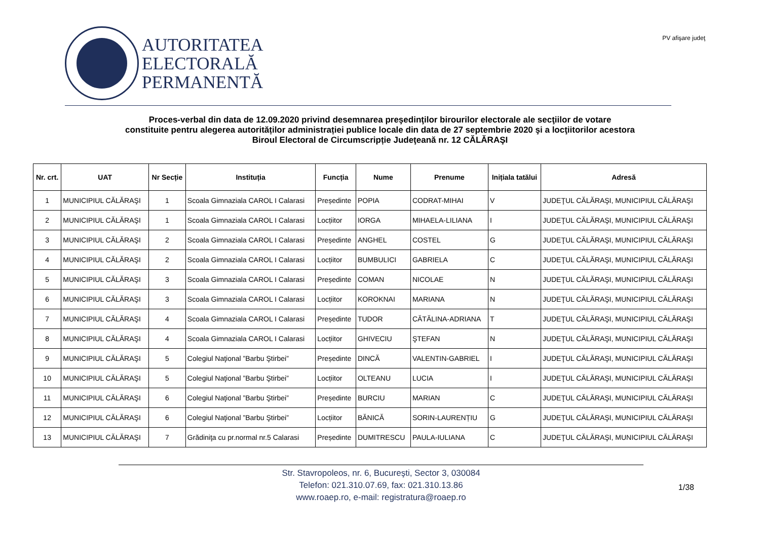AUTORITATEA
ELECTORALĂ
PERMANENTĂ
PV afişare judeţ
Proces-verbal din data de 12.09.2020 privind desemnarea preşedinţilor birourilor electorale ale secţiilor de votare
constituite pentru alegerea autorităților administrației publice locale din data de 27 septembrie 2020 şi a locţiitorilor acestora
Biroul Electoral de Circumscripție Judeţeană nr. 12 CĂLĂRAŞI
| Nr. crt. | UAT | Nr Secție | Instituția | Funcția | Nume | Prenume | Inițiala tatălui | Adresă |
| --- | --- | --- | --- | --- | --- | --- | --- | --- |
| 1 | MUNICIPIUL CĂLĂRAŞI | 1 | Scoala Gimnaziala CAROL I Calarasi | Președinte | POPIA | CODRAT-MIHAI | V | JUDEŢUL CĂLĂRAŞI, MUNICIPIUL CĂLĂRAŞI |
| 2 | MUNICIPIUL CĂLĂRAŞI | 1 | Scoala Gimnaziala CAROL I Calarasi | Locțiitor | IORGA | MIHAELA-LILIANA | I | JUDEŢUL CĂLĂRAŞI, MUNICIPIUL CĂLĂRAŞI |
| 3 | MUNICIPIUL CĂLĂRAŞI | 2 | Scoala Gimnaziala CAROL I Calarasi | Președinte | ANGHEL | COSTEL | G | JUDEŢUL CĂLĂRAŞI, MUNICIPIUL CĂLĂRAŞI |
| 4 | MUNICIPIUL CĂLĂRAŞI | 2 | Scoala Gimnaziala CAROL I Calarasi | Locțiitor | BUMBULICI | GABRIELA | C | JUDEŢUL CĂLĂRAŞI, MUNICIPIUL CĂLĂRAŞI |
| 5 | MUNICIPIUL CĂLĂRAŞI | 3 | Scoala Gimnaziala CAROL I Calarasi | Președinte | COMAN | NICOLAE | N | JUDEŢUL CĂLĂRAŞI, MUNICIPIUL CĂLĂRAŞI |
| 6 | MUNICIPIUL CĂLĂRAŞI | 3 | Scoala Gimnaziala CAROL I Calarasi | Locțiitor | KOROKNAI | MARIANA | N | JUDEŢUL CĂLĂRAŞI, MUNICIPIUL CĂLĂRAŞI |
| 7 | MUNICIPIUL CĂLĂRAŞI | 4 | Scoala Gimnaziala CAROL I Calarasi | Președinte | TUDOR | CĂTĂLINA-ADRIANA | T | JUDEŢUL CĂLĂRAŞI, MUNICIPIUL CĂLĂRAŞI |
| 8 | MUNICIPIUL CĂLĂRAŞI | 4 | Scoala Gimnaziala CAROL I Calarasi | Locțiitor | GHIVECIU | ŞTEFAN | N | JUDEŢUL CĂLĂRAŞI, MUNICIPIUL CĂLĂRAŞI |
| 9 | MUNICIPIUL CĂLĂRAŞI | 5 | Colegiul Naţional ”Barbu Ştirbei” | Președinte | DINCĂ | VALENTIN-GABRIEL | I | JUDEŢUL CĂLĂRAŞI, MUNICIPIUL CĂLĂRAŞI |
| 10 | MUNICIPIUL CĂLĂRAŞI | 5 | Colegiul Naţional ”Barbu Ştirbei” | Locțiitor | OLTEANU | LUCIA | I | JUDEŢUL CĂLĂRAŞI, MUNICIPIUL CĂLĂRAŞI |
| 11 | MUNICIPIUL CĂLĂRAŞI | 6 | Colegiul Naţional ”Barbu Ştirbei” | Președinte | BURCIU | MARIAN | C | JUDEŢUL CĂLĂRAŞI, MUNICIPIUL CĂLĂRAŞI |
| 12 | MUNICIPIUL CĂLĂRAŞI | 6 | Colegiul Naţional ”Barbu Ştirbei” | Locțiitor | BĂNICĂ | SORIN-LAURENȚIU | G | JUDEŢUL CĂLĂRAŞI, MUNICIPIUL CĂLĂRAŞI |
| 13 | MUNICIPIUL CĂLĂRAŞI | 7 | Grădiniţa cu pr.normal nr.5 Calarasi | Președinte | DUMITRESCU | PAULA-IULIANA | C | JUDEŢUL CĂLĂRAŞI, MUNICIPIUL CĂLĂRAŞI |
Str. Stavropoleos, nr. 6, Bucureşti, Sector 3, 030084
Telefon: 021.310.07.69, fax: 021.310.13.86
www.roaep.ro, e-mail: registratura@roaep.ro
1/38